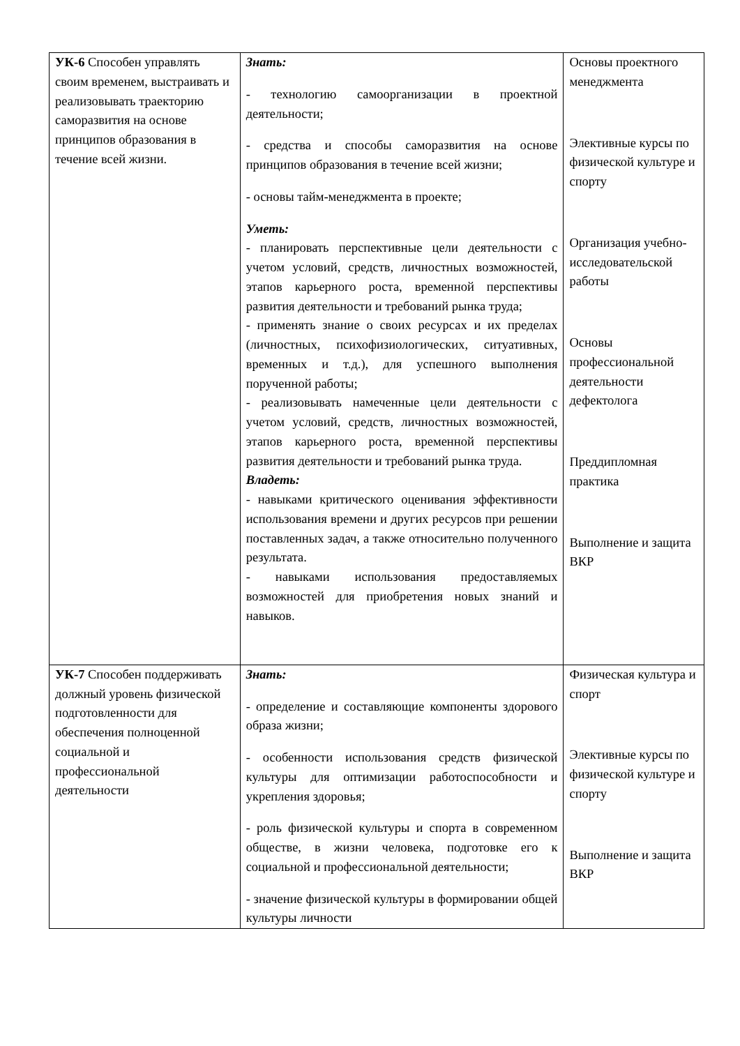| УК-6 Способен управлять своим временем, выстраивать и реализовывать траекторию саморазвития на основе принципов образования в течение всей жизни. | Знать: - технологию самоорганизации в проектной деятельности; - средства и способы саморазвития на основе принципов образования в течение всей жизни; - основы тайм-менеджмента в проекте; Уметь: - планировать перспективные цели деятельности с учетом условий, средств, личностных возможностей, этапов карьерного роста, временной перспективы развития деятельности и требований рынка труда; - применять знание о своих ресурсах и их пределах (личностных, психофизиологических, ситуативных, временных и т.д.), для успешного выполнения порученной работы; - реализовывать намеченные цели деятельности с учетом условий, средств, личностных возможностей, этапов карьерного роста, временной перспективы развития деятельности и требований рынка труда. Владеть: - навыками критического оценивания эффективности использования времени и других ресурсов при решении поставленных задач, а также относительно полученного результата. - навыками использования предоставляемых возможностей для приобретения новых знаний и навыков. | Основы проектного менеджмента Элективные курсы по физической культуре и спорту Организация учебно-исследовательской работы Основы профессиональной деятельности дефектолога Преддипломная практика Выполнение и защита ВКР |
| УК-7 Способен поддерживать должный уровень физической подготовленности для обеспечения полноценной социальной и профессиональной деятельности | Знать: - определение и составляющие компоненты здорового образа жизни; - особенности использования средств физической культуры для оптимизации работоспособности и укрепления здоровья; - роль физической культуры и спорта в современном обществе, в жизни человека, подготовке его к социальной и профессиональной деятельности; - значение физической культуры в формировании общей культуры личности | Физическая культура и спорт Элективные курсы по физической культуре и спорту Выполнение и защита ВКР |